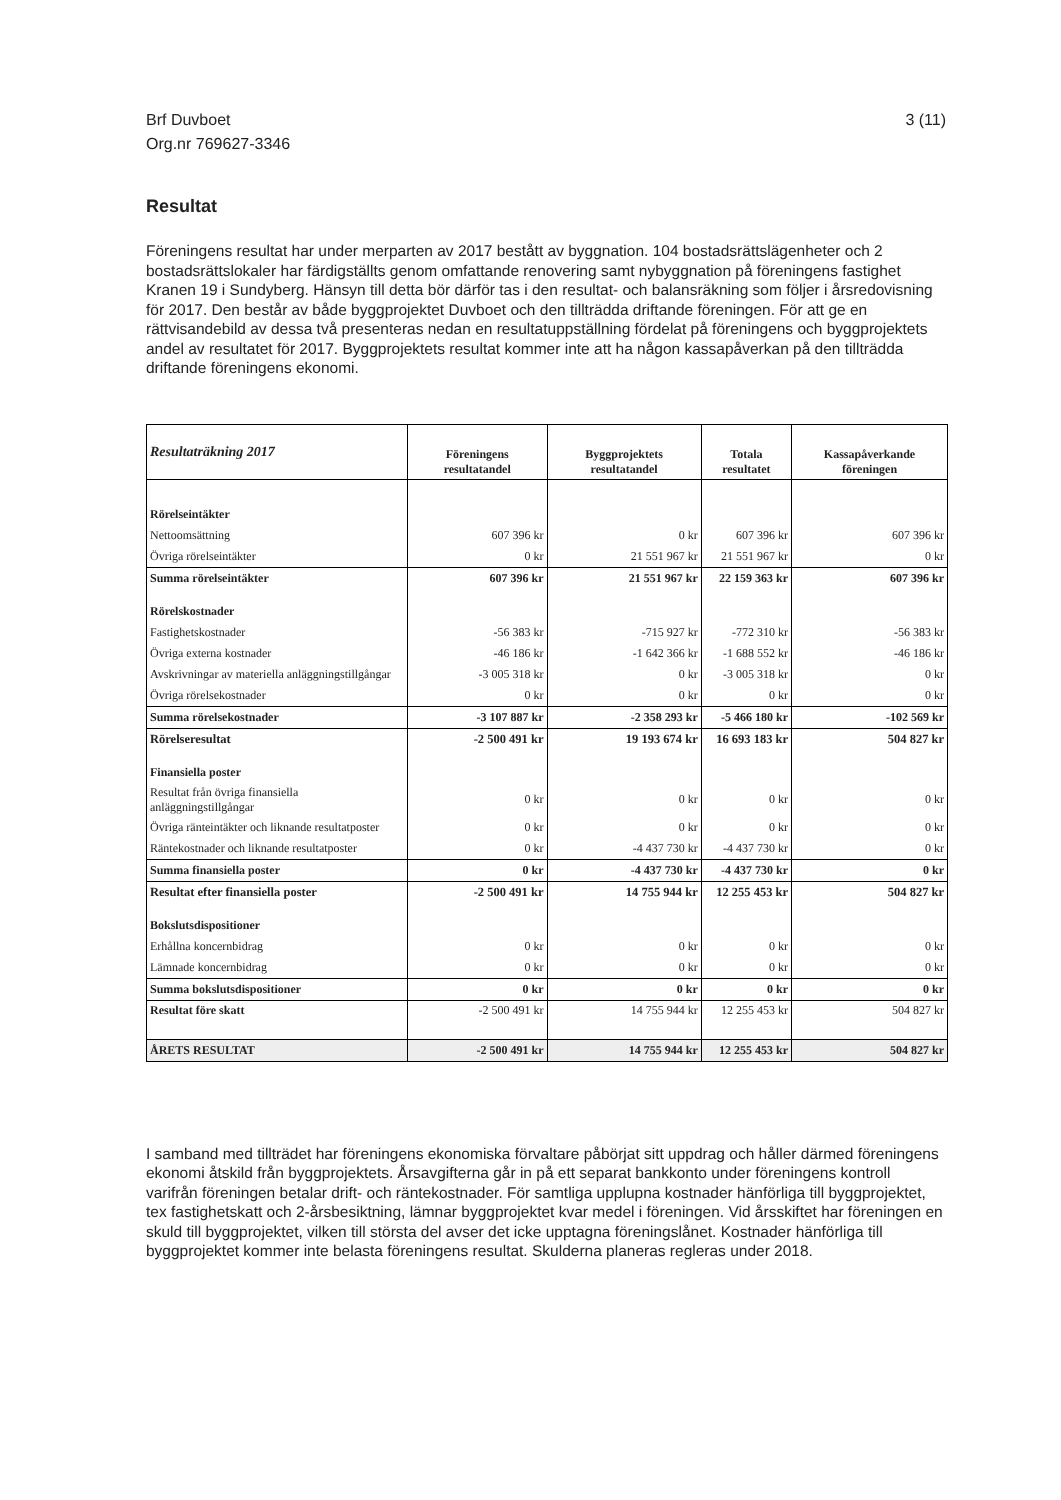Brf Duvboet
Org.nr 769627-3346
3 (11)
Resultat
Föreningens resultat har under merparten av 2017 bestått av byggnation. 104 bostadsrättslägenheter och 2 bostadsrättslokaler har färdigställts genom omfattande renovering samt nybyggnation på föreningens fastighet Kranen 19 i Sundyberg. Hänsyn till detta bör därför tas i den resultat- och balansräkning som följer i årsredovisning för 2017. Den består av både byggprojektet Duvboet och den tillträdda driftande föreningen. För att ge en rättvisandebild av dessa två presenteras nedan en resultatuppställning fördelat på föreningens och byggprojektets andel av resultatet för 2017. Byggprojektets resultat kommer inte att ha någon kassapåverkan på den tillträdda driftande föreningens ekonomi.
| Resultaträkning 2017 | Föreningens resultatandel | Byggprojektets resultatandel | Totala resultatet | Kassapåverkande föreningen |
| --- | --- | --- | --- | --- |
| Rörelseintäkter | | | | |
| Nettoomsättning | 607 396 kr | 0 kr | 607 396 kr | 607 396 kr |
| Övriga rörelseintäkter | 0 kr | 21 551 967 kr | 21 551 967 kr | 0 kr |
| Summa rörelseintäkter | 607 396 kr | 21 551 967 kr | 22 159 363 kr | 607 396 kr |
| Rörelskostnader | | | | |
| Fastighetskostnader | -56 383 kr | -715 927 kr | -772 310 kr | -56 383 kr |
| Övriga externa kostnader | -46 186 kr | -1 642 366 kr | -1 688 552 kr | -46 186 kr |
| Avskrivningar av materiella anläggningstillgångar | -3 005 318 kr | 0 kr | -3 005 318 kr | 0 kr |
| Övriga rörelsekostnader | 0 kr | 0 kr | 0 kr | 0 kr |
| Summa rörelsekostnader | -3 107 887 kr | -2 358 293 kr | -5 466 180 kr | -102 569 kr |
| Rörelseresultat | -2 500 491 kr | 19 193 674 kr | 16 693 183 kr | 504 827 kr |
| Finansiella poster | | | | |
| Resultat från övriga finansiella anläggningstillgångar | 0 kr | 0 kr | 0 kr | 0 kr |
| Övriga ränteintäkter och liknande resultatposter | 0 kr | 0 kr | 0 kr | 0 kr |
| Räntekostnader och liknande resultatposter | 0 kr | -4 437 730 kr | -4 437 730 kr | 0 kr |
| Summa finansiella poster | 0 kr | -4 437 730 kr | -4 437 730 kr | 0 kr |
| Resultat efter finansiella poster | -2 500 491 kr | 14 755 944 kr | 12 255 453 kr | 504 827 kr |
| Bokslutsdispositioner | | | | |
| Erhållna koncernbidrag | 0 kr | 0 kr | 0 kr | 0 kr |
| Lämnade koncernbidrag | 0 kr | 0 kr | 0 kr | 0 kr |
| Summa bokslutsdispositioner | 0 kr | 0 kr | 0 kr | 0 kr |
| Resultat före skatt | -2 500 491 kr | 14 755 944 kr | 12 255 453 kr | 504 827 kr |
| ÅRETS RESULTAT | -2 500 491 kr | 14 755 944 kr | 12 255 453 kr | 504 827 kr |
I samband med tillträdet har föreningens ekonomiska förvaltare påbörjat sitt uppdrag och håller därmed föreningens ekonomi åtskild från byggprojektets. Årsavgifterna går in på ett separat bankkonto under föreningens kontroll varifrån föreningen betalar drift- och räntekostnader. För samtliga upplupna kostnader hänförliga till byggprojektet, tex fastighetskatt och 2-årsbesiktning, lämnar byggprojektet kvar medel i föreningen. Vid årsskiftet har föreningen en skuld till byggprojektet, vilken till största del avser det icke upptagna föreningslånet. Kostnader hänförliga till byggprojektet kommer inte belasta föreningens resultat. Skulderna planeras regleras under 2018.